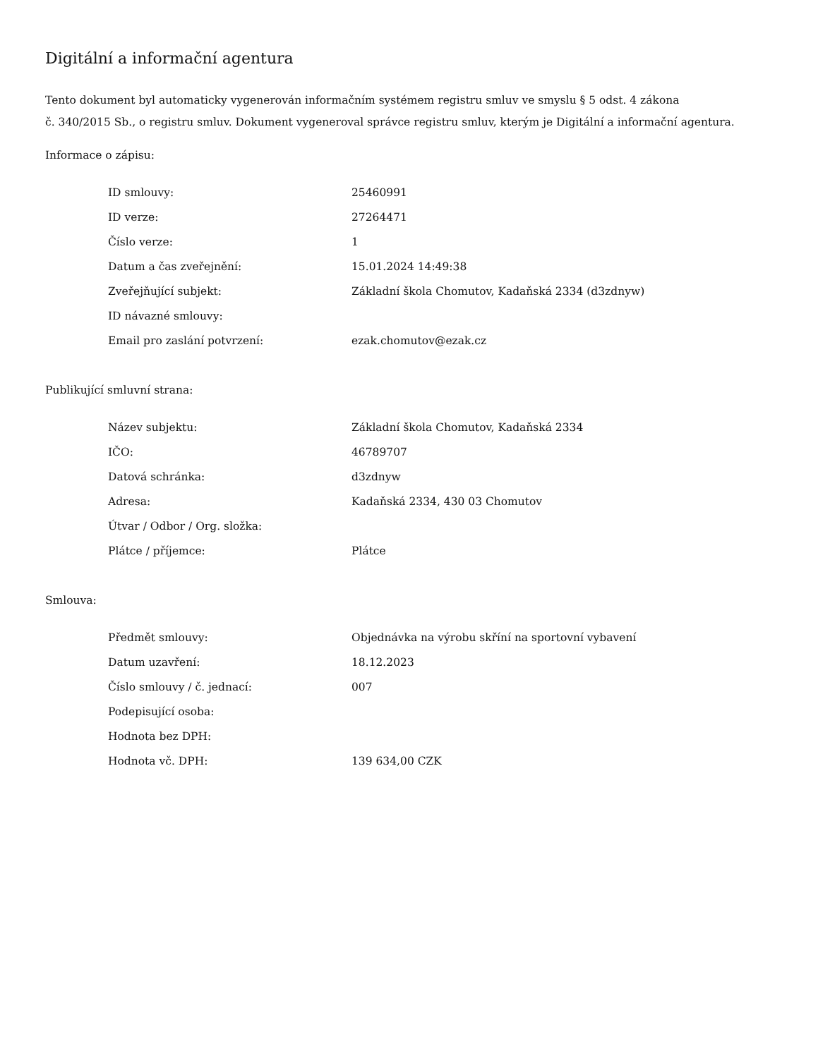Digitální a informační agentura
Tento dokument byl automaticky vygenerován informačním systémem registru smluv ve smyslu § 5 odst. 4 zákona
č. 340/2015 Sb., o registru smluv. Dokument vygeneroval správce registru smluv, kterým je Digitální a informační agentura.
Informace o zápisu:
| ID smlouvy: | 25460991 |
| ID verze: | 27264471 |
| Číslo verze: | 1 |
| Datum a čas zveřejnění: | 15.01.2024 14:49:38 |
| Zveřejňující subjekt: | Základní škola Chomutov, Kadaňská 2334 (d3zdnyw) |
| ID návazné smlouvy: | |
| Email pro zaslání potvrzení: | ezak.chomutov@ezak.cz |
Publikující smluvní strana:
| Název subjektu: | Základní škola Chomutov, Kadaňská 2334 |
| IČO: | 46789707 |
| Datová schránka: | d3zdnyw |
| Adresa: | Kadaňská 2334, 430 03 Chomutov |
| Útvar / Odbor / Org. složka: | |
| Plátce / příjemce: | Plátce |
Smlouva:
| Předmět smlouvy: | Objednávka na výrobu skříní na sportovní vybavení |
| Datum uzavření: | 18.12.2023 |
| Číslo smlouvy / č. jednací: | 007 |
| Podepisující osoba: | |
| Hodnota bez DPH: | |
| Hodnota vč. DPH: | 139 634,00 CZK |